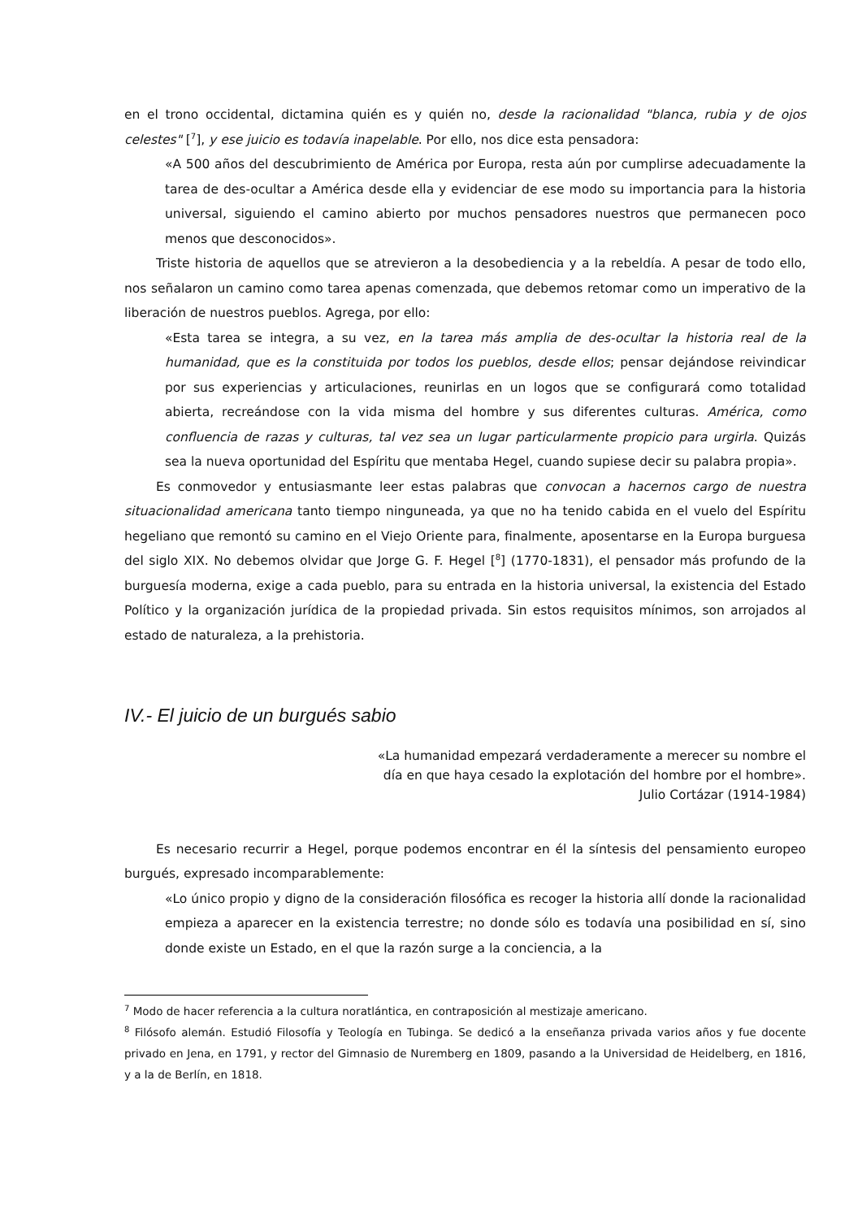en el trono occidental, dictamina quién es y quién no, desde la racionalidad "blanca, rubia y de ojos celestes" [<sup>7</sup>], y ese juicio es todavía inapelable. Por ello, nos dice esta pensadora:
«A 500 años del descubrimiento de América por Europa, resta aún por cumplirse adecuadamente la tarea de des-ocultar a América desde ella y evidenciar de ese modo su importancia para la historia universal, siguiendo el camino abierto por muchos pensadores nuestros que permanecen poco menos que desconocidos».
Triste historia de aquellos que se atrevieron a la desobediencia y a la rebeldía. A pesar de todo ello, nos señalaron un camino como tarea apenas comenzada, que debemos retomar como un imperativo de la liberación de nuestros pueblos. Agrega, por ello:
«Esta tarea se integra, a su vez, en la tarea más amplia de des-ocultar la historia real de la humanidad, que es la constituida por todos los pueblos, desde ellos; pensar dejándose reivindicar por sus experiencias y articulaciones, reunirlas en un logos que se configurará como totalidad abierta, recreándose con la vida misma del hombre y sus diferentes culturas. América, como confluencia de razas y culturas, tal vez sea un lugar particularmente propicio para urgirla. Quizás sea la nueva oportunidad del Espíritu que mentaba Hegel, cuando supiese decir su palabra propia».
Es conmovedor y entusiasmante leer estas palabras que convocan a hacernos cargo de nuestra situacionalidad americana tanto tiempo ninguneada, ya que no ha tenido cabida en el vuelo del Espíritu hegeliano que remontó su camino en el Viejo Oriente para, finalmente, aposentarse en la Europa burguesa del siglo XIX. No debemos olvidar que Jorge G. F. Hegel [<sup>8</sup>] (1770-1831), el pensador más profundo de la burguesía moderna, exige a cada pueblo, para su entrada en la historia universal, la existencia del Estado Político y la organización jurídica de la propiedad privada. Sin estos requisitos mínimos, son arrojados al estado de naturaleza, a la prehistoria.
IV.- El juicio de un burgués sabio
«La humanidad empezará verdaderamente a merecer su nombre el día en que haya cesado la explotación del hombre por el hombre».
Julio Cortázar (1914-1984)
Es necesario recurrir a Hegel, porque podemos encontrar en él la síntesis del pensamiento europeo burgués, expresado incomparablemente:
«Lo único propio y digno de la consideración filosófica es recoger la historia allí donde la racionalidad empieza a aparecer en la existencia terrestre; no donde sólo es todavía una posibilidad en sí, sino donde existe un Estado, en el que la razón surge a la conciencia, a la
<sup>7</sup> Modo de hacer referencia a la cultura noratlántica, en contraposición al mestizaje americano.
<sup>8</sup> Filósofo alemán. Estudió Filosofía y Teología en Tubinga. Se dedicó a la enseñanza privada varios años y fue docente privado en Jena, en 1791, y rector del Gimnasio de Nuremberg en 1809, pasando a la Universidad de Heidelberg, en 1816, y a la de Berlín, en 1818.